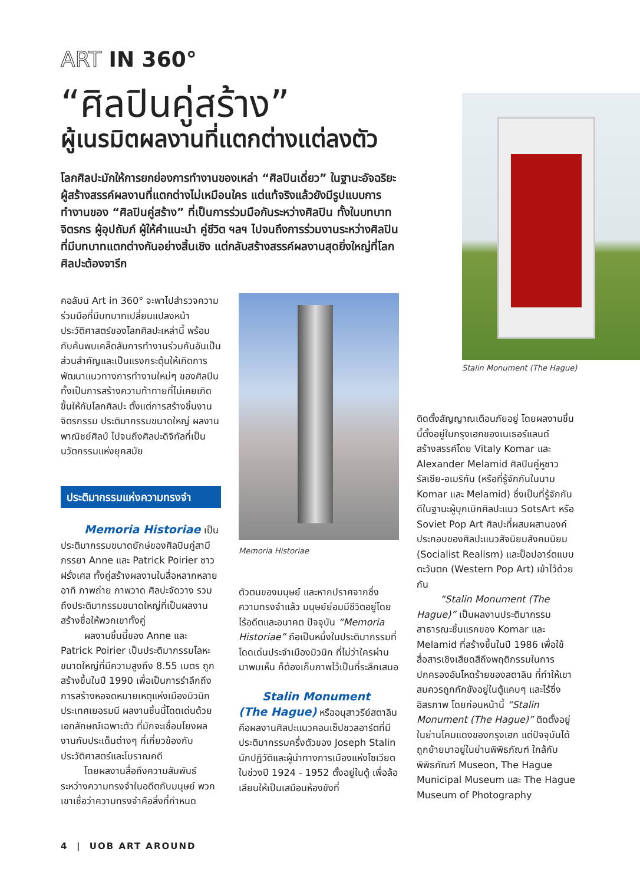ART IN 360°
“ศิลปินคู่สร้าง”
ผู้เนรมิตผลงานที่แตกต่างแต่ลงตัว
โลกศิลปะมักให้การยกย่องการทำงานของเหล่า “ศิลปินเดี่ยว” ในฐานะอัจฉริยะผู้สร้างสรรค์ผลงานที่แตกต่างไม่เหมือนใคร แต่แท้จริงแล้วยังมีรูปแบบการทำงานของ “ศิลปินคู่สร้าง” ที่เป็นการร่วมมือกันระหว่างศิลปิน ทั้งในบทบาทจิตรกร ผู้อุปถัมภ์ ผู้ให้คำแนะนำ คู่ชีวิต ฯลฯ ไปจนถึงการร่วมงานระหว่างศิลปินที่มีบทบาทแตกต่างกันอย่างสิ้นเชิง แต่กลับสร้างสรรค์ผลงานสุดยิ่งใหญ่ที่โลกศิลปะต้องจารึก
คอลัมน์ Art in 360° จะพาไปสำรวจความร่วมมือที่มีบทบาทเปลี่ยนแปลงหน้าประวัติศาสตร์ของโลกศิลปะเหล่านี้ พร้อมกับค้นพบเคล็ดลับการทำงานร่วมกันอันเป็นส่วนสำคัญและเป็นแรงกระตุ้นให้เกิดการพัฒนาแนวทางการทำงานใหม่ๆ ของศิลปิน ทั้งเป็นการสร้างความท้าทายที่ไม่เคยเกิดขึ้นให้กับโลกศิลปะ ตั้งแต่การสร้างชิ้นงานจิตรกรรม ประติมากรรมขนาดใหญ่ ผลงานพาณิชย์ศิลป์ ไปจนถึงศิลปะดิจิทัลที่เป็นนวัตกรรมแห่งยุคสมัย
ประติมากรรมแห่งความทรงจำ
Memoria Historiae เป็นประติมากรรมขนาดยักษ์ของศิลปินคู่สามีภรรยา Anne และ Patrick Poirier ชาวฝรั่งเศส ทั้งคู่สร้างผลงานในสื่อหลากหลาย อาทิ ภาพถ่าย ภาพวาด ศิลปะจัดวาง รวมถึงประติมากรรมขนาดใหญ่ที่เป็นผลงานสร้างชื่อให้พวกเขาทั้งคู่
ผลงานชิ้นนี้ของ Anne และ Patrick Poirier เป็นประติมากรรมโลหะขนาดใหญ่ที่มีความสูงถึง 8.55 เมตร ถูกสร้างขึ้นในปี 1990 เพื่อเป็นการรำลึกถึงการสร้างหอจดหมายเหตุแห่งเมืองมิวนิก ประเทศเยอรมนี ผลงานชิ้นนี้โดดเด่นด้วยเอกลักษณ์เฉพาะตัว ที่มักจะเชื่อมโยงผลงานกับประเด็นต่างๆ ที่เกี่ยวข้องกับประวัติศาสตร์และโบราณคดี
โดยผลงานสื่อถึงความสัมพันธ์ระหว่างความทรงจำในอดีตกับมนุษย์ พวกเขาเชื่อว่าความทรงจำคือสิ่งที่กำหนด
Memoria Historiae
ตัวตนของมนุษย์ และหากปราศจากซึ่งความทรงจำแล้ว มนุษย์ย่อมมีชีวิตอยู่โดยไร้อดีตและอนาคต ปัจจุบัน “Memoria Historiae” ถือเป็นหนึ่งในประติมากรรมที่โดดเด่นประจำเมืองมิวนิก ที่ไม่ว่าใครผ่านมาพบเห็น ก็ต้องเก็บภาพไว้เป็นที่ระลึกเสมอ
Stalin Monument (The Hague) หรืออนุสาวรีย์สตาลิน คือผลงานศิลปะแนวคอนเซ็ปชวลอาร์ตที่มีประติมากรรมครึ่งตัวของ Joseph Stalin นักปฏิวัติและผู้นำทางการเมืองแห่งโซเวียตในช่วงปี 1924 - 1952 ตั้งอยู่ในตู้ เพื่อล้อเลียนให้เป็นเสมือนห้องขังที่
ติดตั้งสัญญาณเตือนภัยอยู่ โดยผลงานชิ้นนี้ตั้งอยู่ในกรุงเฮกของเนเธอร์แลนด์ สร้างสรรค์โดย Vitaly Komar และ Alexander Melamid ศิลปินคู่หูชาวรัสเซีย-อเมริกัน (หรือที่รู้จักกันในนาม Komar และ Melamid) ซึ่งเป็นที่รู้จักกันดีในฐานะผู้บุกเบิกศิลปะแนว SotsArt หรือ Soviet Pop Art ศิลปะที่ผสมผสานองค์ประกอบของศิลปะแนวสัจนิยมสังคมนิยม (Socialist Realism) และป็อปอาร์ตแบบตะวันตก (Western Pop Art) เข้าไว้ด้วยกัน
“Stalin Monument (The Hague)” เป็นผลงานประติมากรรมสาธารณะชิ้นแรกของ Komar และ Melamid ที่สร้างขึ้นในปี 1986 เพื่อใช้สื่อสารเชิงเสียดสีถึงพฤติกรรมในการปกครองอันโหดร้ายของสตาลิน ที่ทำให้เขาสมควรถูกกักขังอยู่ในตู้แคบๆ และไร้ซึ่งอิสรภาพ โดยก่อนหน้านี้ “Stalin Monument (The Hague)” ติดตั้งอยู่ในย่านโคมแดงของกรุงเฮก แต่ปัจจุบันได้ถูกย้ายมาอยู่ในย่านพิพิธภัณฑ์ ใกล้กับพิพิธภัณฑ์ Museon, The Hague Municipal Museum และ The Hague Museum of Photography
Stalin Monument (The Hague)
4 | UOB ART AROUND